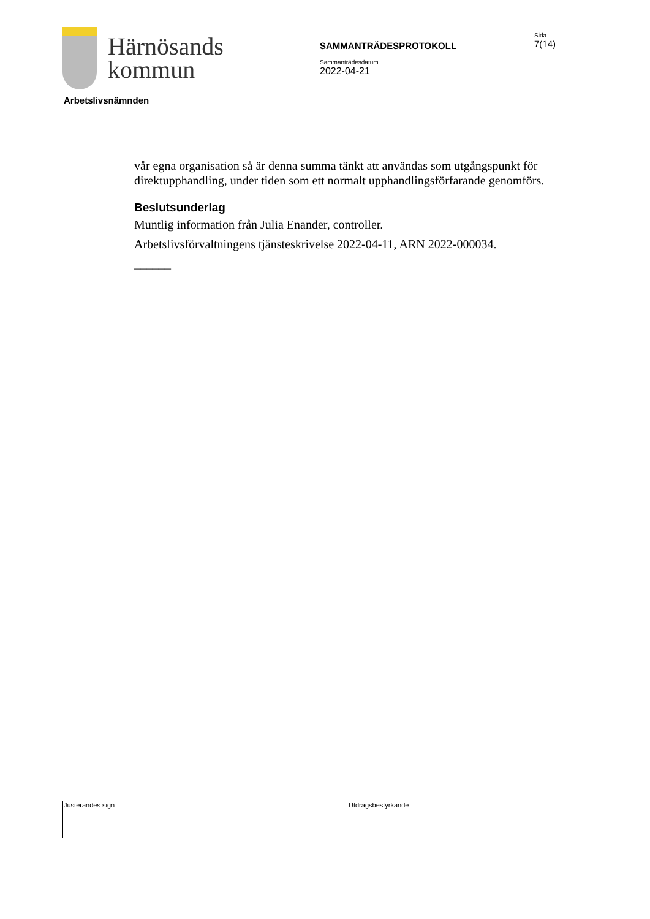Härnösands
kommun
SAMMANTRÄDESPROTOKOLL
Sammanträdesdatum
2022-04-21
Sida
7(14)
Arbetslivsnämnden
vår egna organisation så är denna summa tänkt att användas som utgångspunkt för direktupphandling, under tiden som ett normalt upphandlingsförfarande genomförs.
Beslutsunderlag
Muntlig information från Julia Enander, controller.
Arbetslivsförvaltningens tjänsteskrivelse 2022-04-11, ARN 2022-000034.
______
Justerandes sign Utdragsbestyrkande